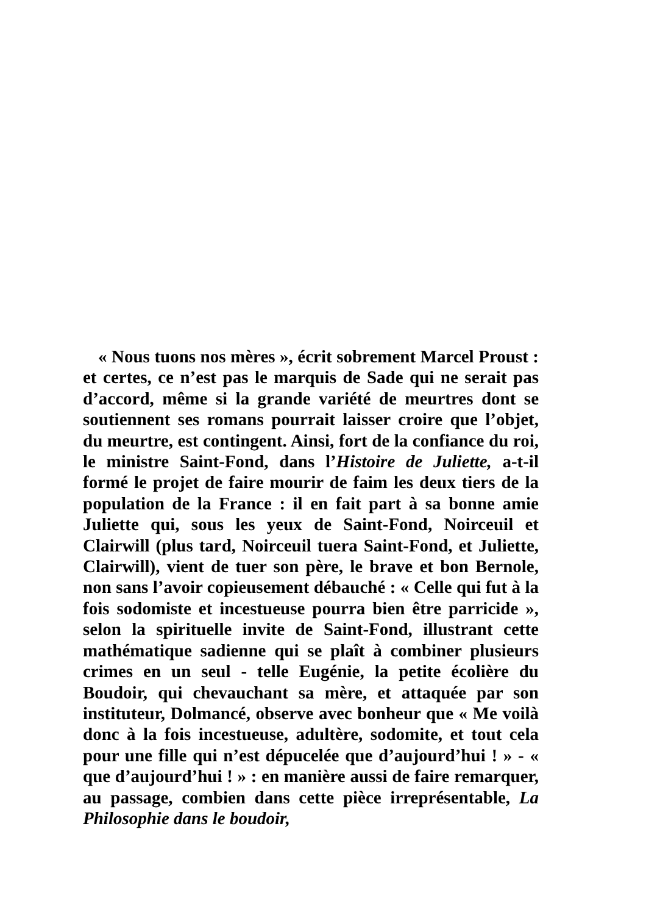« Nous tuons nos mères », écrit sobrement Marcel Proust : et certes, ce n’est pas le marquis de Sade qui ne serait pas d’accord, même si la grande variété de meurtres dont se soutiennent ses romans pourrait laisser croire que l’objet, du meurtre, est contingent. Ainsi, fort de la confiance du roi, le ministre Saint-Fond, dans l’Histoire de Juliette, a-t-il formé le projet de faire mourir de faim les deux tiers de la population de la France : il en fait part à sa bonne amie Juliette qui, sous les yeux de Saint-Fond, Noirceuil et Clairwill (plus tard, Noirceuil tuera Saint-Fond, et Juliette, Clairwill), vient de tuer son père, le brave et bon Bernole, non sans l’avoir copieusement débauché : « Celle qui fut à la fois sodomiste et incestueuse pourra bien être parricide », selon la spirituelle invite de Saint-Fond, illustrant cette mathématique sadienne qui se plaît à combiner plusieurs crimes en un seul - telle Eugénie, la petite écolière du Boudoir, qui chevauchant sa mère, et attaquée par son instituteur, Dolmancé, observe avec bonheur que « Me voilà donc à la fois incestueuse, adultère, sodomite, et tout cela pour une fille qui n’est dépucelée que d’aujourd’hui ! » - « que d’aujourd’hui ! » : en manière aussi de faire remarquer, au passage, combien dans cette pièce irreprésentable, La Philosophie dans le boudoir,